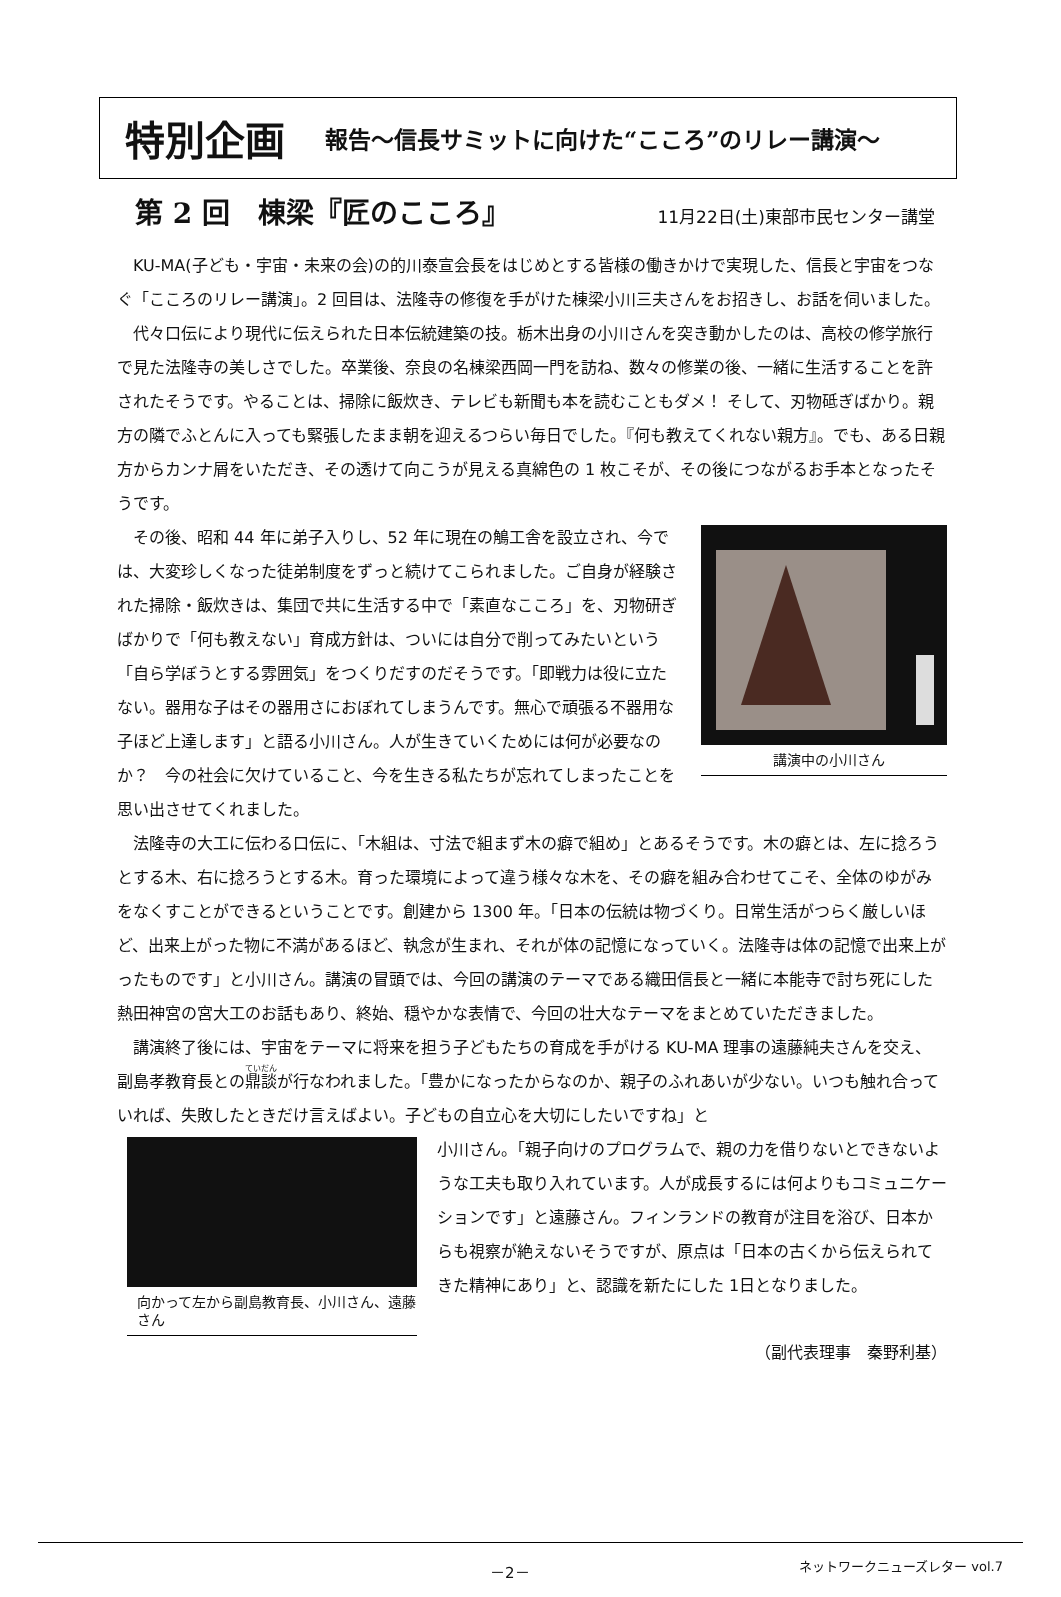特別企画 報告～信長サミットに向けた“こころ”のリレー講演～
第 2 回　棟梁『匠のこころ』 11月22日(土)東部市民センター講堂
KU-MA(子ども・宇宙・未来の会)の的川泰宣会長をはじめとする皆様の働きかけで実現した、信長と宇宙をつなぐ「こころのリレー講演」。2 回目は、法隆寺の修復を手がけた棟梁小川三夫さんをお招きし、お話を伺いました。
代々口伝により現代に伝えられた日本伝統建築の技。栃木出身の小川さんを突き動かしたのは、高校の修学旅行で見た法隆寺の美しさでした。卒業後、奈良の名棟梁西岡一門を訪ね、数々の修業の後、一緒に生活することを許されたそうです。やることは、掃除に飯炊き、テレビも新聞も本を読むこともダメ！ そして、刃物砥ぎばかり。親方の隣でふとんに入っても緊張したまま朝を迎えるつらい毎日でした。『何も教えてくれない親方』。でも、ある日親方からカンナ屑をいただき、その透けて向こうが見える真綿色の 1 枚こそが、その後につながるお手本となったそうです。
講演中の小川さん
その後、昭和 44 年に弟子入りし、52 年に現在の鵤工舎を設立され、今では、大変珍しくなった徒弟制度をずっと続けてこられました。ご自身が経験された掃除・飯炊きは、集団で共に生活する中で「素直なこころ」を、刃物研ぎばかりで「何も教えない」育成方針は、ついには自分で削ってみたいという「自ら学ぼうとする雰囲気」をつくりだすのだそうです。「即戦力は役に立たない。器用な子はその器用さにおぼれてしまうんです。無心で頑張る不器用な子ほど上達します」と語る小川さん。人が生きていくためには何が必要なのか？　今の社会に欠けていること、今を生きる私たちが忘れてしまったことを思い出させてくれました。
法隆寺の大工に伝わる口伝に、「木組は、寸法で組まず木の癖で組め」とあるそうです。木の癖とは、左に捻ろうとする木、右に捻ろうとする木。育った環境によって違う様々な木を、その癖を組み合わせてこそ、全体のゆがみをなくすことができるということです。創建から 1300 年。「日本の伝統は物づくり。日常生活がつらく厳しいほど、出来上がった物に不満があるほど、執念が生まれ、それが体の記憶になっていく。法隆寺は体の記憶で出来上がったものです」と小川さん。講演の冒頭では、今回の講演のテーマである織田信長と一緒に本能寺で討ち死にした熱田神宮の宮大工のお話もあり、終始、穏やかな表情で、今回の壮大なテーマをまとめていただきました。
講演終了後には、宇宙をテーマに将来を担う子どもたちの育成を手がける KU-MA 理事の遠藤純夫さんを交え、副島孝教育長との鼎談が行なわれました。「豊かになったからなのか、親子のふれあいが少ない。いつも触れ合っていれば、失敗したときだけ言えばよい。子どもの自立心を大切にしたいですね」と
向かって左から副島教育長、小川さん、遠藤さん
小川さん。「親子向けのプログラムで、親の力を借りないとできないような工夫も取り入れています。人が成長するには何よりもコミュニケーションです」と遠藤さん。フィンランドの教育が注目を浴び、日本からも視察が絶えないそうですが、原点は「日本の古くから伝えられてきた精神にあり」と、認識を新たにした 1日となりました。
（副代表理事　秦野利基）
－2－ ネットワークニューズレター vol.7